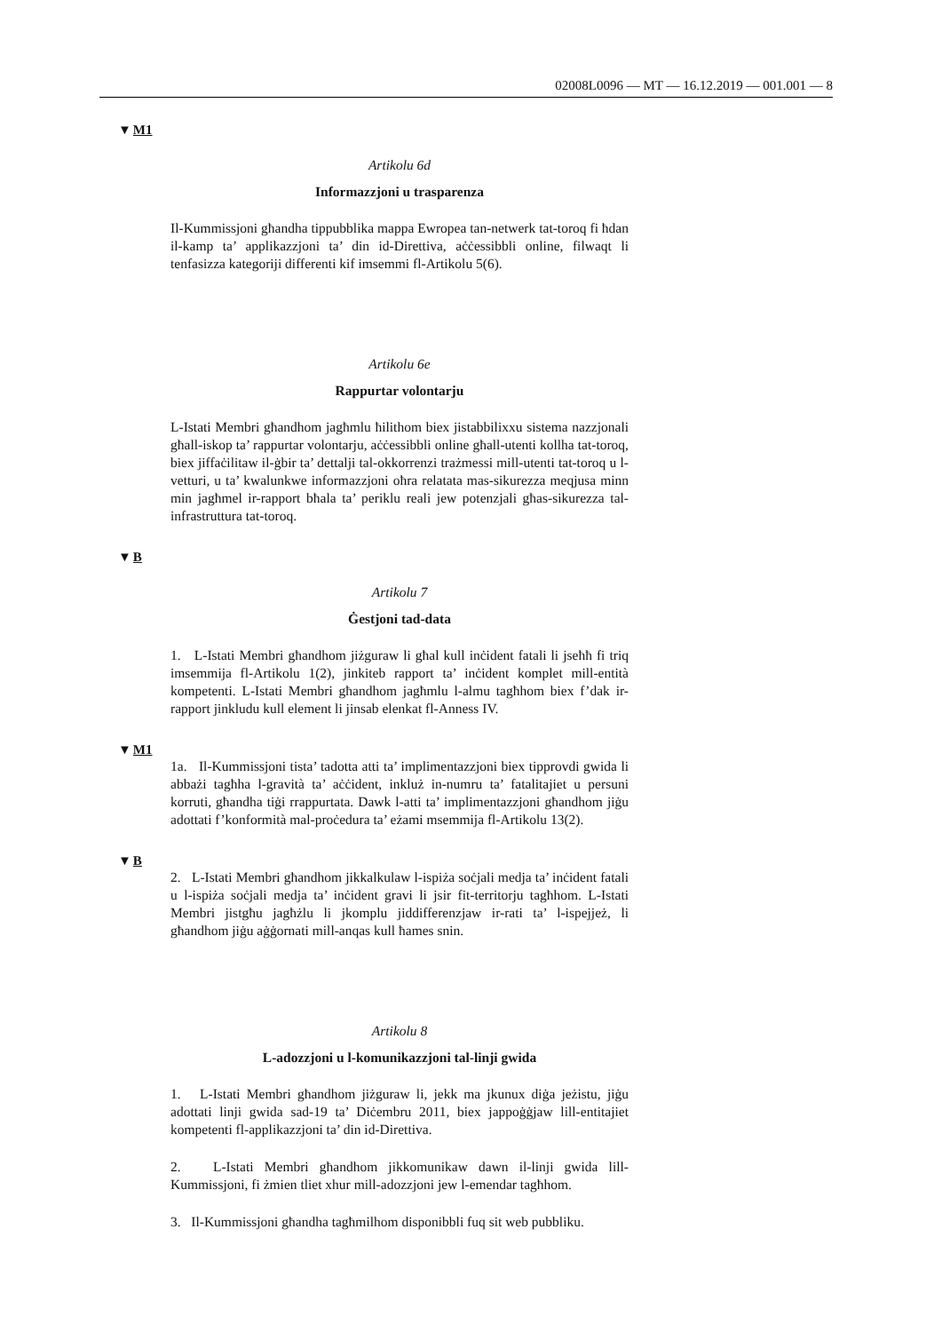02008L0096 — MT — 16.12.2019 — 001.001 — 8
▼M1
Artikolu 6d
Informazzjoni u trasparenza
Il-Kummissjoni għandha tippubblika mappa Ewropea tan-netwerk tat-toroq fi ħdan il-kamp ta’ applikazzjoni ta’ din id-Direttiva, aċċessibbli online, filwaqt li tenfasizza kategoriji differenti kif imsemmi fl-Artikolu 5(6).
Artikolu 6e
Rappurtar volontarju
L-Istati Membri għandhom jagħmlu ħilithom biex jistabbilixxu sistema nazzjonali għall-iskop ta’ rappurtar volontarju, aċċessibbli online għall-utenti kollha tat-toroq, biex jiffaċilitaw il-ġbir ta’ dettalji tal-okkorrenzi trażmessi mill-utenti tat-toroq u l-vetturi, u ta’ kwalunkwe informazzjoni oħra relatata mas-sikurezza meqjusa minn min jagħmel ir-rapport bħala ta’ periklu reali jew potenzjali għas-sikurezza tal-infrastruttura tat-toroq.
▼B
Artikolu 7
Ġestjoni tad-data
1. L-Istati Membri għandhom jiżguraw li għal kull inċident fatali li jseħħ fi triq imsemmija fl-Artikolu 1(2), jinkiteb rapport ta’ inċident komplet mill-entità kompetenti. L-Istati Membri għandhom jagħmlu l-almu tagħhom biex f’dak ir-rapport jinkludu kull element li jinsab elenkat fl-Anness IV.
▼M1
1a. Il-Kummissjoni tista’ tadotta atti ta’ implimentazzjoni biex tipprovdi gwida li abbażi tagħha l-gravità ta’ aċċident, inkluż in-numru ta’ fatalitajiet u persuni korruti, għandha tiġi rrappurtata. Dawk l-atti ta’ implimentazzjoni għandhom jiġu adottati f’konformità mal-proċedura ta’ eżami msemmija fl-Artikolu 13(2).
▼B
2. L-Istati Membri għandhom jikkalkulaw l-ispiża soċjali medja ta’ inċident fatali u l-ispiża soċjali medja ta’ inċident gravi li jsir fit-territorju tagħhom. L-Istati Membri jistgħu jagħżlu li jkomplu jiddifferenzjaw ir-rati ta’ l-ispejjeż, li għandhom jiġu aġġornati mill-anqas kull ħames snin.
Artikolu 8
L-adozzjoni u l-komunikazzjoni tal-linji gwida
1. L-Istati Membri għandhom jiżguraw li, jekk ma jkunux diġa jeżistu, jiġu adottati linji gwida sad-19 ta’ Diċembru 2011, biex jappoġġjaw lill-entitajiet kompetenti fl-applikazzjoni ta’ din id-Direttiva.
2. L-Istati Membri għandhom jikkomunikaw dawn il-linji gwida lill-Kummissjoni, fi żmien tliet xhur mill-adozzjoni jew l-emendar tagħhom.
3. Il-Kummissjoni għandha tagħmilhom disponibbli fuq sit web pubbliku.